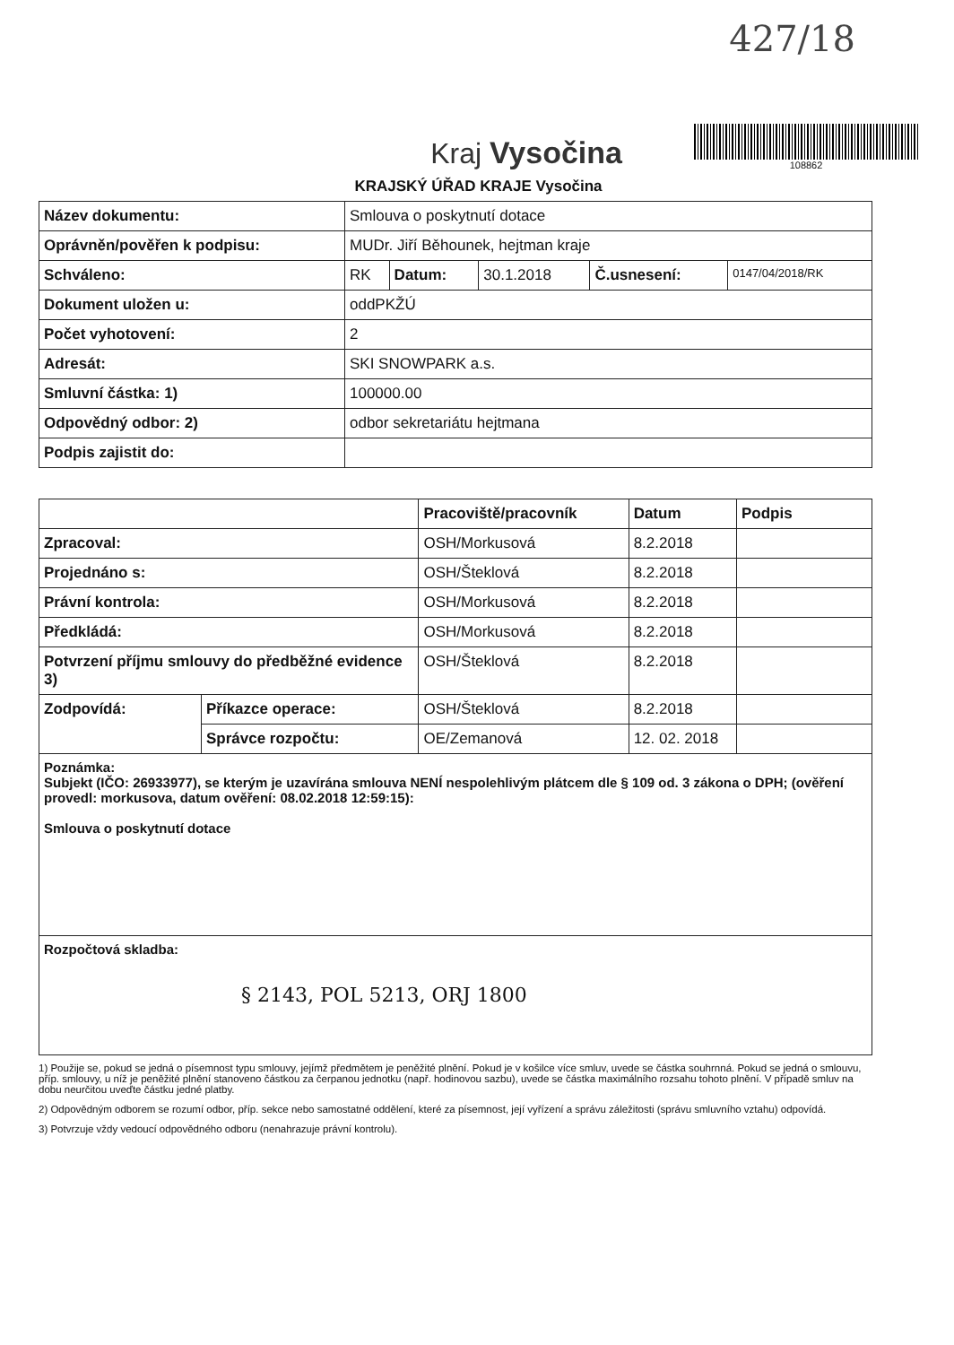427/18
Kraj Vysočina
108862
KRAJSKÝ ÚŘAD KRAJE Vysočina
| Název dokumentu: | Smlouva o poskytnutí dotace | | | | |
| Oprávněn/pověřen k podpisu: | MUDr. Jiří Běhounek, hejtman kraje | | | | |
| Schváleno: | RK | Datum: | 30.1.2018 | Č.usnesení: | 0147/04/2018/RK |
| Dokument uložen u: | oddPKŽÚ | | | | |
| Počet vyhotovení: | 2 | | | | |
| Adresát: | SKI SNOWPARK a.s. | | | | |
| Smluvní částka: 1) | 100000.00 | | | | |
| Odpovědný odbor: 2) | odbor sekretariátu hejtmana | | | | |
| Podpis zajistit do: | | | | | |
| | | Pracoviště/pracovník | Datum | Podpis |
| --- | --- | --- | --- | --- |
| Zpracoval: | | OSH/Morkusová | 8.2.2018 | |
| Projednáno s: | | OSH/Šteklová | 8.2.2018 | |
| Právní kontrola: | | OSH/Morkusová | 8.2.2018 | |
| Předkládá: | | OSH/Morkusová | 8.2.2018 | |
| Potvrzení příjmu smlouvy do předběžné evidence 3) | | OSH/Šteklová | 8.2.2018 | |
| Zodpovídá: | Příkazce operace: | OSH/Šteklová | 8.2.2018 | |
| | Správce rozpočtu: | OE/Zemanová | 12. 02. 2018 | |
| Poznámka: Subjekt (IČO: 26933977), se kterým je uzavírána smlouva NENÍ nespolehlivým plátcem dle § 109 od. 3 zákona o DPH; (ověření provedl: morkusova, datum ověření: 08.02.2018 12:59:15): Smlouva o poskytnutí dotace | | | | |
| Rozpočtová skladba: § 2143, POL 5213, ORJ 1800 | | | | |
1) Použije se, pokud se jedná o písemnost typu smlouvy, jejímž předmětem je peněžité plnění. Pokud je v košilce více smluv, uvede se částka souhrnná. Pokud se jedná o smlouvu, příp. smlouvy, u níž je peněžité plnění stanoveno částkou za čerpanou jednotku (např. hodinovou sazbu), uvede se částka maximálního rozsahu tohoto plnění. V případě smluv na dobu neurčitou uveďte částku jedné platby.
2) Odpovědným odborem se rozumí odbor, příp. sekce nebo samostatné oddělení, které za písemnost, její vyřízení a správu záležitosti (správu smluvního vztahu) odpovídá.
3) Potvrzuje vždy vedoucí odpovědného odboru (nenahrazuje právní kontrolu).